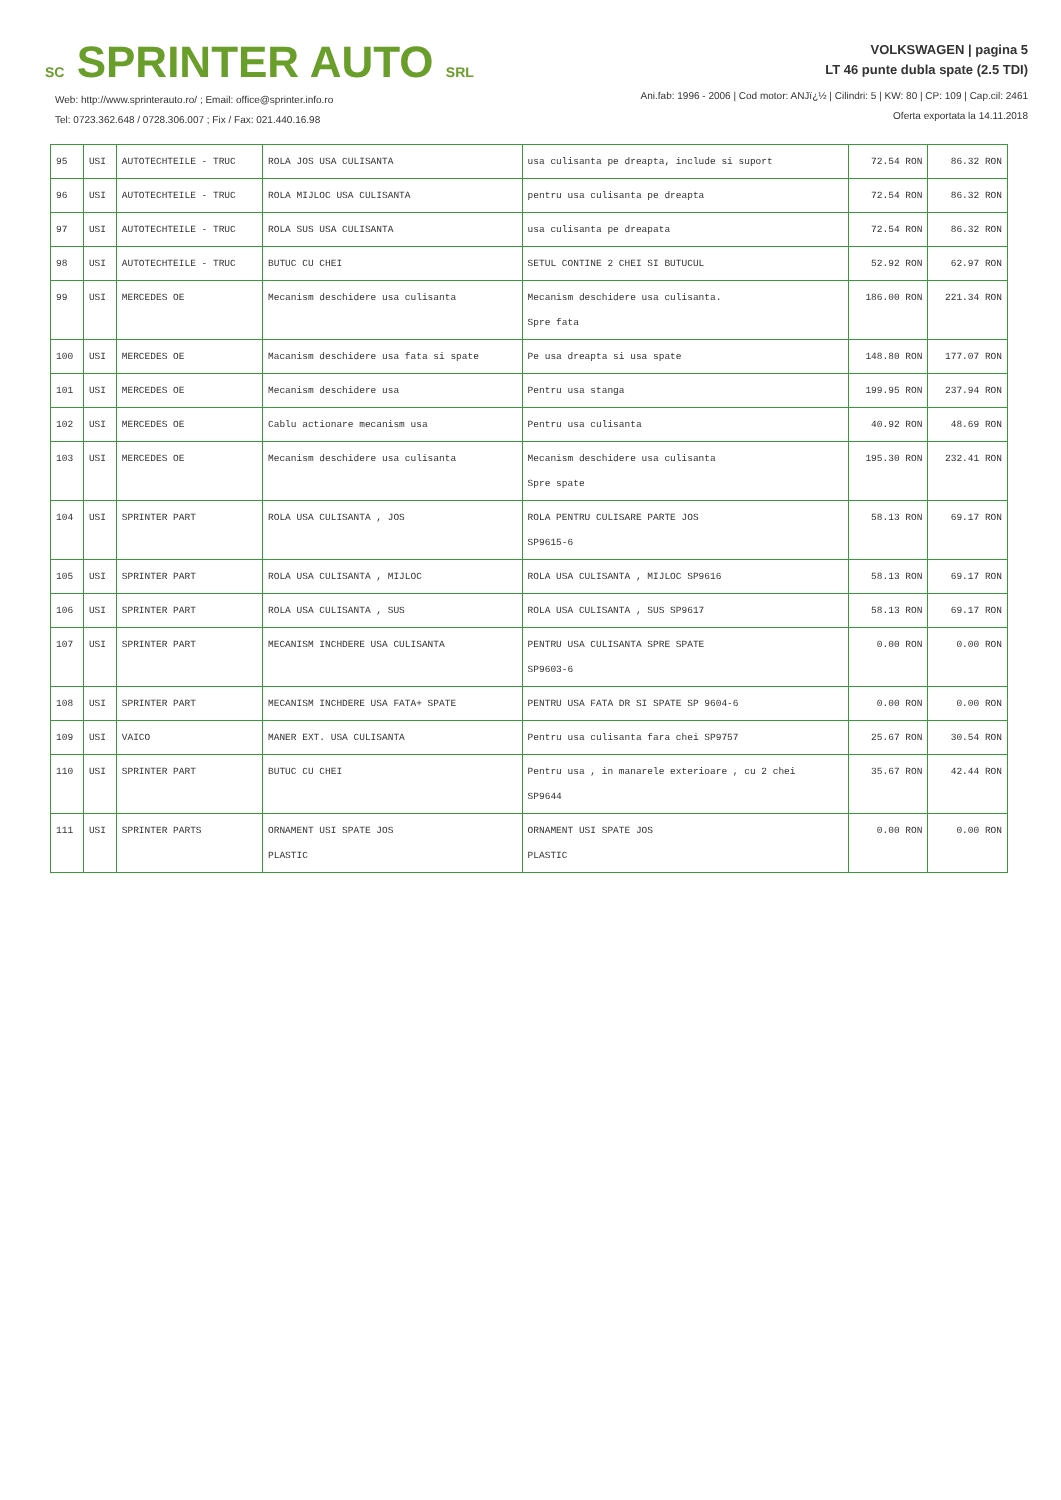SC SPRINTER AUTO SRL
Web: http://www.sprinterauto.ro/ ; Email: office@sprinter.info.ro
Tel: 0723.362.648 / 0728.306.007 ; Fix / Fax: 021.440.16.98
VOLKSWAGEN | pagina 5
LT 46 punte dubla spate (2.5 TDI)
Ani.fab: 1996 - 2006 | Cod motor: ANJï¿½ | Cilindri: 5 | KW: 80 | CP: 109 | Cap.cil: 2461
Oferta exportata la 14.11.2018
| 95 | USI | AUTOTECHTEILE - TRUC | ROLA JOS USA CULISANTA | usa culisanta pe dreapta, include si suport | 72.54 RON | 86.32 RON |
| 96 | USI | AUTOTECHTEILE - TRUC | ROLA MIJLOC USA CULISANTA | pentru usa culisanta pe dreapta | 72.54 RON | 86.32 RON |
| 97 | USI | AUTOTECHTEILE - TRUC | ROLA SUS USA CULISANTA | usa culisanta pe dreapata | 72.54 RON | 86.32 RON |
| 98 | USI | AUTOTECHTEILE - TRUC | BUTUC CU CHEI | SETUL CONTINE 2 CHEI SI BUTUCUL | 52.92 RON | 62.97 RON |
| 99 | USI | MERCEDES OE | Mecanism deschidere usa culisanta | Mecanism deschidere usa culisanta. Spre fata | 186.00 RON | 221.34 RON |
| 100 | USI | MERCEDES OE | Macanism deschidere usa fata si spate | Pe usa dreapta si usa spate | 148.80 RON | 177.07 RON |
| 101 | USI | MERCEDES OE | Mecanism deschidere usa | Pentru usa stanga | 199.95 RON | 237.94 RON |
| 102 | USI | MERCEDES OE | Cablu actionare mecanism usa | Pentru usa culisanta | 40.92 RON | 48.69 RON |
| 103 | USI | MERCEDES OE | Mecanism deschidere usa culisanta | Mecanism deschidere usa culisanta Spre spate | 195.30 RON | 232.41 RON |
| 104 | USI | SPRINTER PART | ROLA USA CULISANTA , JOS | ROLA PENTRU CULISARE PARTE JOS SP9615-6 | 58.13 RON | 69.17 RON |
| 105 | USI | SPRINTER PART | ROLA USA CULISANTA , MIJLOC | ROLA USA CULISANTA , MIJLOC SP9616 | 58.13 RON | 69.17 RON |
| 106 | USI | SPRINTER PART | ROLA USA CULISANTA , SUS | ROLA USA CULISANTA , SUS SP9617 | 58.13 RON | 69.17 RON |
| 107 | USI | SPRINTER PART | MECANISM INCHDERE USA CULISANTA | PENTRU USA CULISANTA SPRE SPATE SP9603-6 | 0.00 RON | 0.00 RON |
| 108 | USI | SPRINTER PART | MECANISM INCHDERE USA FATA+ SPATE | PENTRU USA FATA DR SI SPATE SP 9604-6 | 0.00 RON | 0.00 RON |
| 109 | USI | VAICO | MANER EXT. USA CULISANTA | Pentru usa culisanta fara chei SP9757 | 25.67 RON | 30.54 RON |
| 110 | USI | SPRINTER PART | BUTUC CU CHEI | Pentru usa , in manarele exterioare , cu 2 chei SP9644 | 35.67 RON | 42.44 RON |
| 111 | USI | SPRINTER PARTS | ORNAMENT USI SPATE JOS PLASTIC | ORNAMENT USI SPATE JOS PLASTIC | 0.00 RON | 0.00 RON |